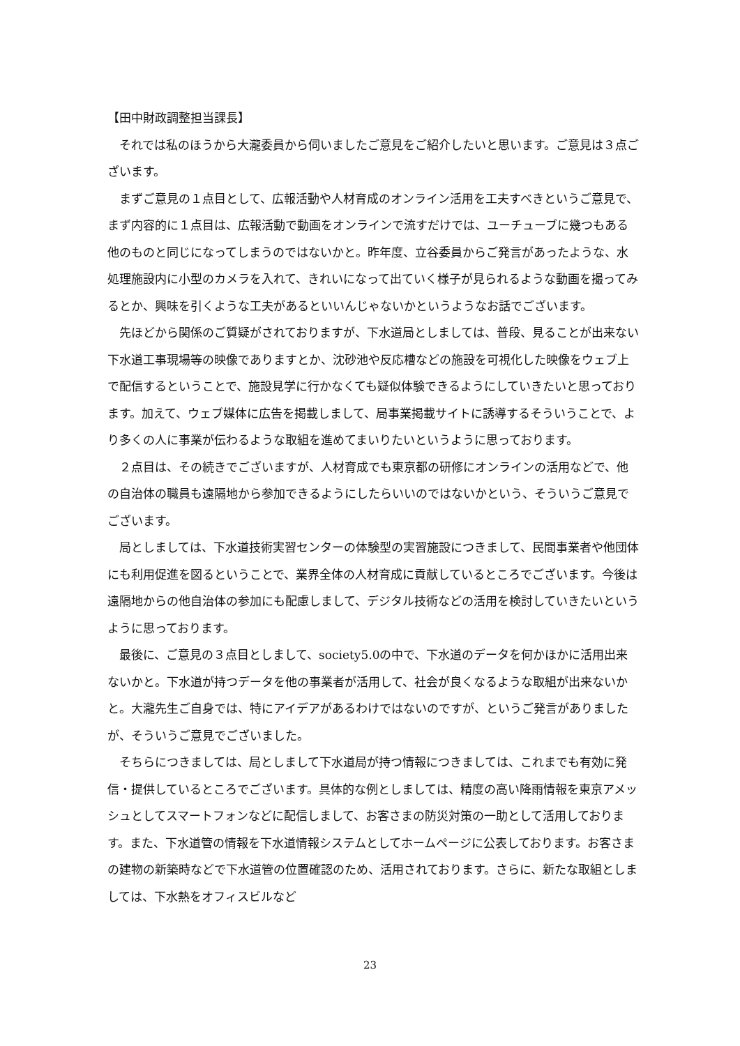【田中財政調整担当課長】
　それでは私のほうから大瀧委員から伺いましたご意見をご紹介したいと思います。ご意見は３点ございます。
　まずご意見の１点目として、広報活動や人材育成のオンライン活用を工夫すべきというご意見で、まず内容的に１点目は、広報活動で動画をオンラインで流すだけでは、ユーチューブに幾つもある他のものと同じになってしまうのではないかと。昨年度、立谷委員からご発言があったような、水処理施設内に小型のカメラを入れて、きれいになって出ていく様子が見られるような動画を撮ってみるとか、興味を引くような工夫があるといいんじゃないかというようなお話でございます。
　先ほどから関係のご質疑がされておりますが、下水道局としましては、普段、見ることが出来ない下水道工事現場等の映像でありますとか、沈砂池や反応槽などの施設を可視化した映像をウェブ上で配信するということで、施設見学に行かなくても疑似体験できるようにしていきたいと思っております。加えて、ウェブ媒体に広告を掲載しまして、局事業掲載サイトに誘導するそういうことで、より多くの人に事業が伝わるような取組を進めてまいりたいというように思っております。
　２点目は、その続きでございますが、人材育成でも東京都の研修にオンラインの活用などで、他の自治体の職員も遠隔地から参加できるようにしたらいいのではないかという、そういうご意見でございます。
　局としましては、下水道技術実習センターの体験型の実習施設につきまして、民間事業者や他団体にも利用促進を図るということで、業界全体の人材育成に貢献しているところでございます。今後は遠隔地からの他自治体の参加にも配慮しまして、デジタル技術などの活用を検討していきたいというように思っております。
　最後に、ご意見の３点目としまして、society5.0の中で、下水道のデータを何かほかに活用出来ないかと。下水道が持つデータを他の事業者が活用して、社会が良くなるような取組が出来ないかと。大瀧先生ご自身では、特にアイデアがあるわけではないのですが、というご発言がありましたが、そういうご意見でございました。
　そちらにつきましては、局としまして下水道局が持つ情報につきましては、これまでも有効に発信・提供しているところでございます。具体的な例としましては、精度の高い降雨情報を東京アメッシュとしてスマートフォンなどに配信しまして、お客さまの防災対策の一助として活用しております。また、下水道管の情報を下水道情報システムとしてホームページに公表しております。お客さまの建物の新築時などで下水道管の位置確認のため、活用されております。さらに、新たな取組としましては、下水熱をオフィスビルなど
23